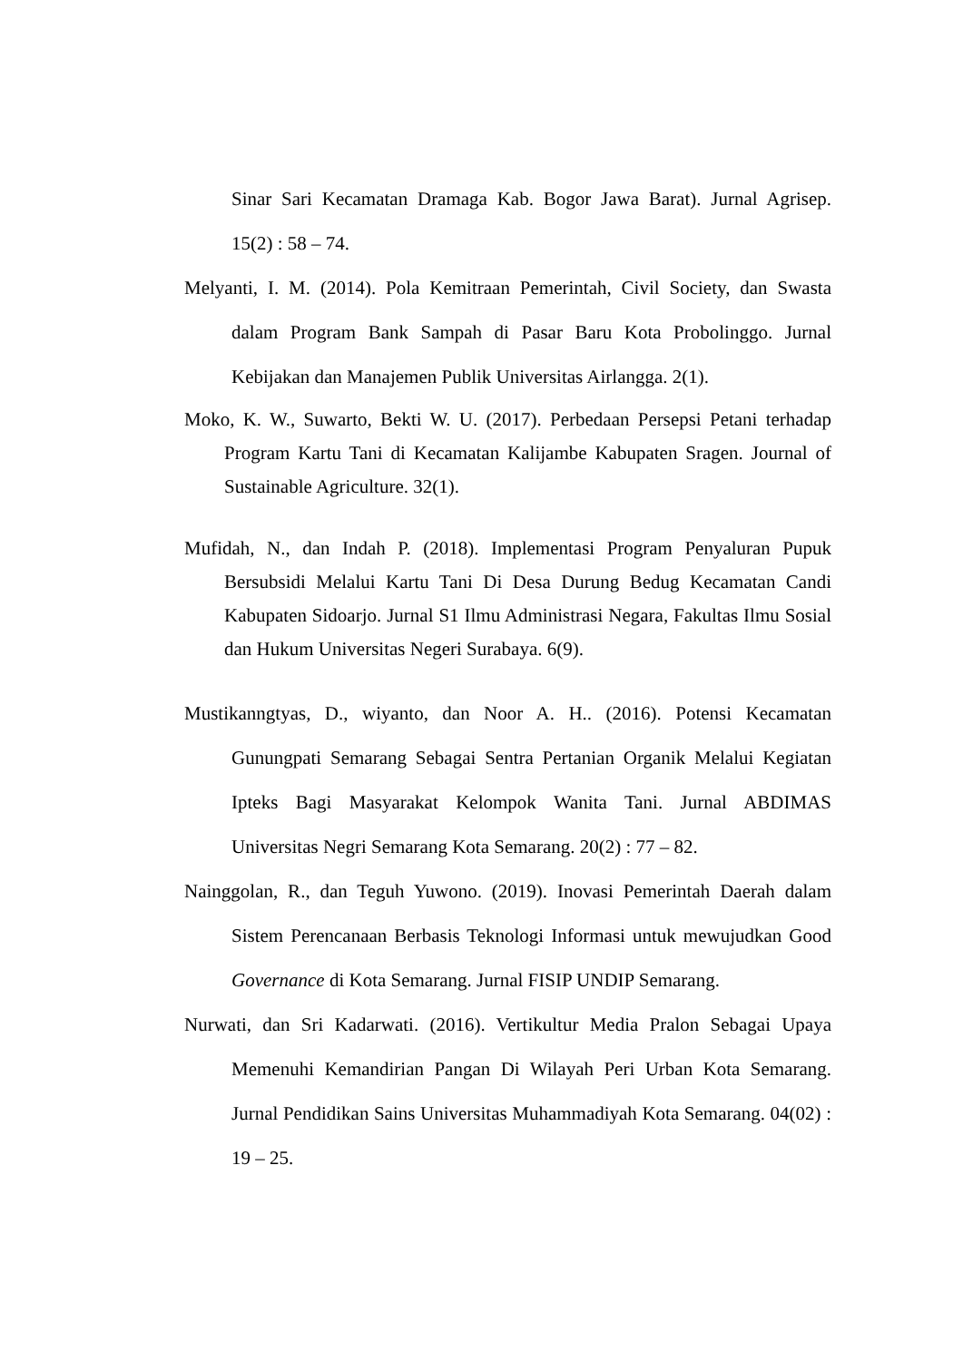Sinar Sari Kecamatan Dramaga Kab. Bogor Jawa Barat). Jurnal Agrisep. 15(2) : 58 – 74.
Melyanti, I. M. (2014). Pola Kemitraan Pemerintah, Civil Society, dan Swasta dalam Program Bank Sampah di Pasar Baru Kota Probolinggo. Jurnal Kebijakan dan Manajemen Publik Universitas Airlangga. 2(1).
Moko, K. W., Suwarto, Bekti W. U. (2017). Perbedaan Persepsi Petani terhadap Program Kartu Tani di Kecamatan Kalijambe Kabupaten Sragen. Journal of Sustainable Agriculture. 32(1).
Mufidah, N., dan Indah P. (2018). Implementasi Program Penyaluran Pupuk Bersubsidi Melalui Kartu Tani Di Desa Durung Bedug Kecamatan Candi Kabupaten Sidoarjo. Jurnal S1 Ilmu Administrasi Negara, Fakultas Ilmu Sosial dan Hukum Universitas Negeri Surabaya. 6(9).
Mustikanngtyas, D., wiyanto, dan Noor A. H.. (2016). Potensi Kecamatan Gunungpati Semarang Sebagai Sentra Pertanian Organik Melalui Kegiatan Ipteks Bagi Masyarakat Kelompok Wanita Tani. Jurnal ABDIMAS Universitas Negri Semarang Kota Semarang. 20(2) : 77 – 82.
Nainggolan, R., dan Teguh Yuwono. (2019). Inovasi Pemerintah Daerah dalam Sistem Perencanaan Berbasis Teknologi Informasi untuk mewujudkan Good Governance di Kota Semarang. Jurnal FISIP UNDIP Semarang.
Nurwati, dan Sri Kadarwati. (2016). Vertikultur Media Pralon Sebagai Upaya Memenuhi Kemandirian Pangan Di Wilayah Peri Urban Kota Semarang. Jurnal Pendidikan Sains Universitas Muhammadiyah Kota Semarang. 04(02) : 19 – 25.